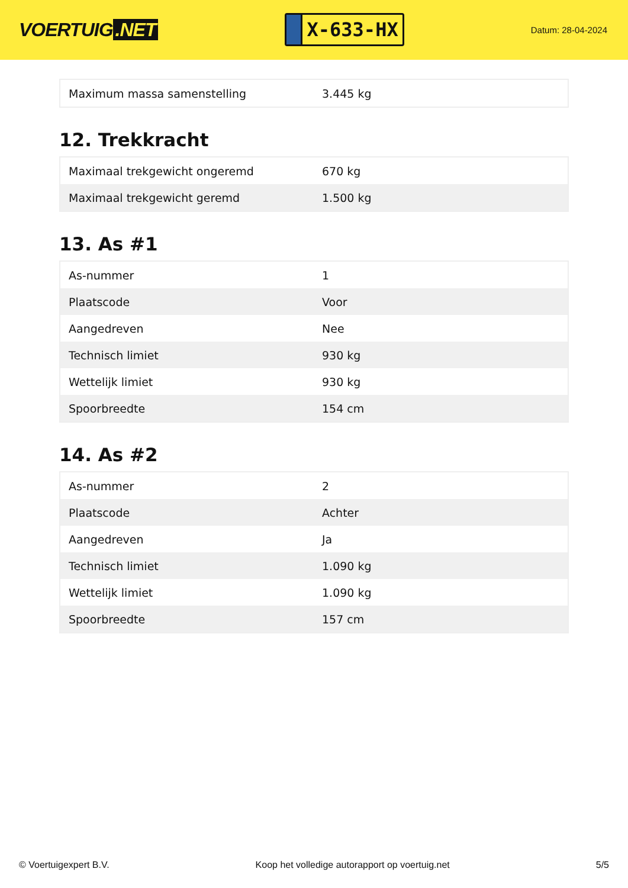VOERTUIG.NET
X-633-HX
Datum: 28-04-2024
| Maximum massa samenstelling | 3.445 kg |
12. Trekkracht
| Maximaal trekgewicht ongeremd | 670 kg |
| Maximaal trekgewicht geremd | 1.500 kg |
13. As #1
| As-nummer | 1 |
| Plaatscode | Voor |
| Aangedreven | Nee |
| Technisch limiet | 930 kg |
| Wettelijk limiet | 930 kg |
| Spoorbreedte | 154 cm |
14. As #2
| As-nummer | 2 |
| Plaatscode | Achter |
| Aangedreven | Ja |
| Technisch limiet | 1.090 kg |
| Wettelijk limiet | 1.090 kg |
| Spoorbreedte | 157 cm |
© Voertuigexpert B.V. Koop het volledige autorapport op voertuig.net 5/5